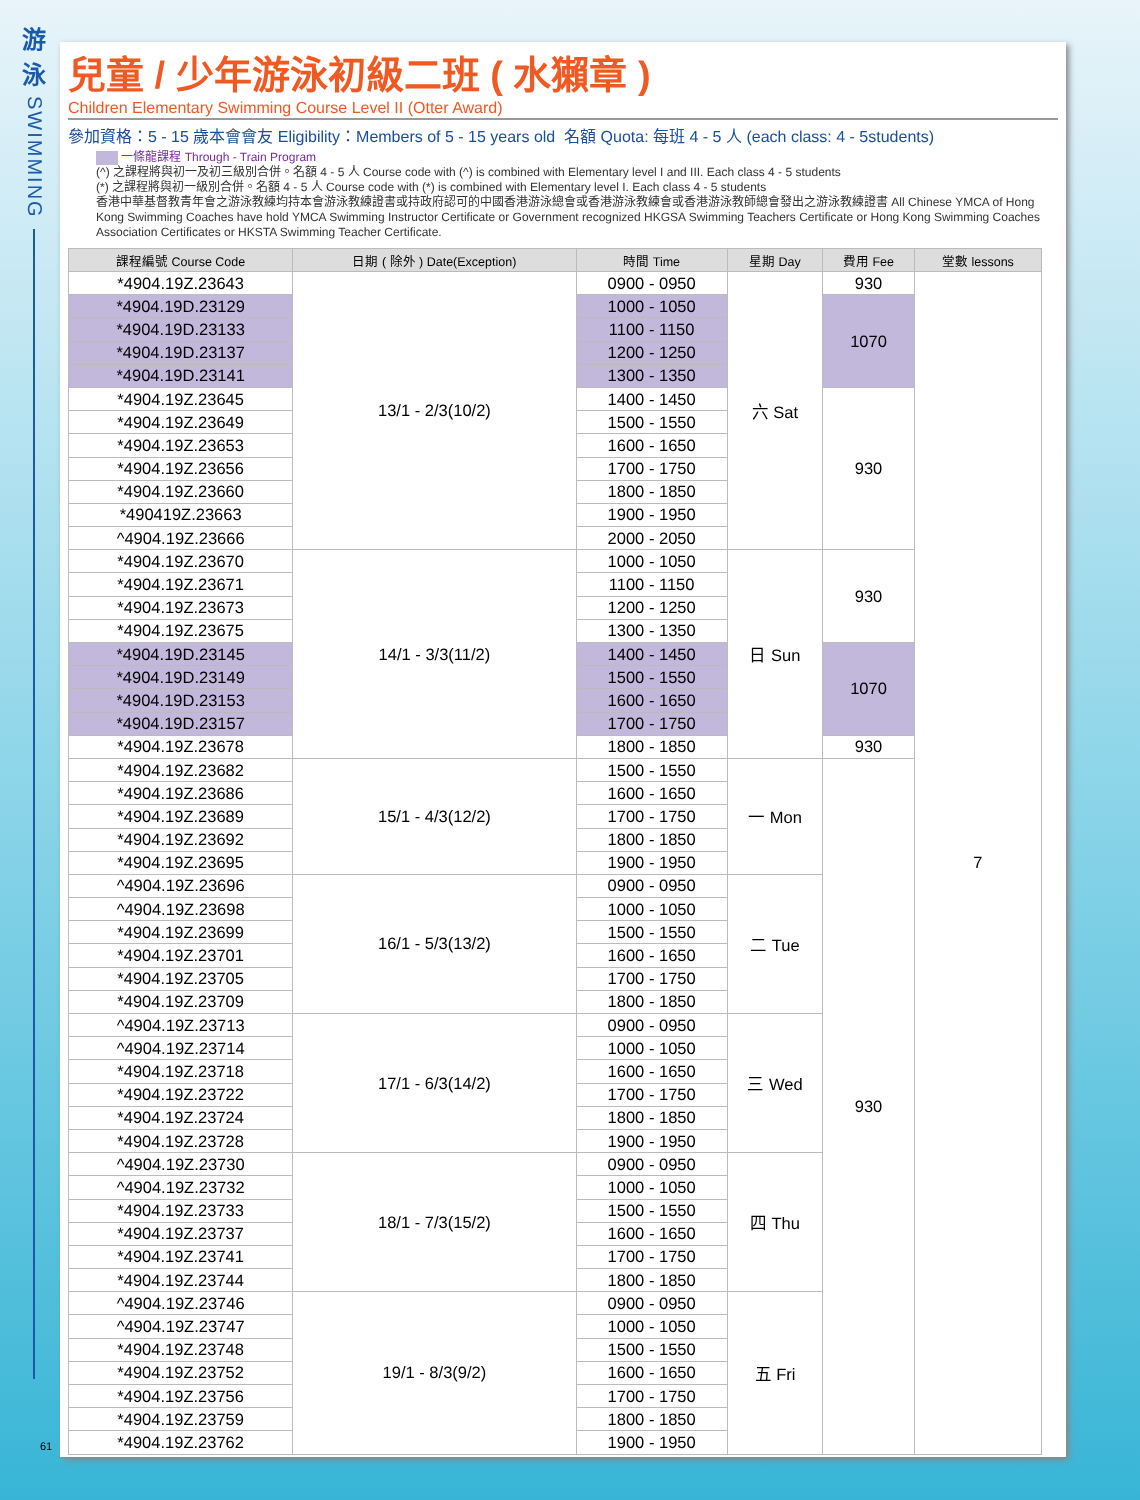游
泳
SWIMMING
兒童 / 少年游泳初級二班 ( 水獺章 )
Children Elementary Swimming Course Level II (Otter Award)
參加資格：5 - 15 歲本會會友 Eligibility：Members of 5 - 15 years old 名額 Quota: 每班 4 - 5 人 (each class: 4 - 5students)
一條龍課程 Through - Train Program
(^) 之課程將與初一及初三級別合併。名額 4 - 5 人 Course code with (^) is combined with Elementary level I and III. Each class 4 - 5 students
(*) 之課程將與初一級別合併。名額 4 - 5 人 Course code with (*) is combined with Elementary level I. Each class 4 - 5 students
香港中華基督教青年會之游泳教練均持本會游泳教練證書或持政府認可的中國香港游泳總會或香港游泳教練會或香港游泳教師總會發出之游泳教練證書 All Chinese YMCA of Hong Kong Swimming Coaches have hold YMCA Swimming Instructor Certificate or Government recognized HKGSA Swimming Teachers Certificate or Hong Kong Swimming Coaches Association Certificates or HKSTA Swimming Teacher Certificate.
| 課程編號 Course Code | 日期 ( 除外 ) Date(Exception) | 時間 Time | 星期 Day | 費用 Fee | 堂數 lessons |
| --- | --- | --- | --- | --- | --- |
| *4904.19Z.23643 | 13/1 - 2/3(10/2) | 0900 - 0950 | 六 Sat | 930 | 7 |
| *4904.19D.23129 | | 1000 - 1050 | | 1070 | |
| *4904.19D.23133 | | 1100 - 1150 | | | |
| *4904.19D.23137 | | 1200 - 1250 | | | |
| *4904.19D.23141 | | 1300 - 1350 | | | |
| *4904.19Z.23645 | | 1400 - 1450 | | 930 | |
| *4904.19Z.23649 | | 1500 - 1550 | | | |
| *4904.19Z.23653 | | 1600 - 1650 | | | |
| *4904.19Z.23656 | | 1700 - 1750 | | | |
| *4904.19Z.23660 | | 1800 - 1850 | | | |
| *490419Z.23663 | | 1900 - 1950 | | | |
| ^4904.19Z.23666 | | 2000 - 2050 | | | |
| *4904.19Z.23670 | 14/1 - 3/3(11/2) | 1000 - 1050 | 日 Sun | 930 | |
| *4904.19Z.23671 | | 1100 - 1150 | | | |
| *4904.19Z.23673 | | 1200 - 1250 | | | |
| *4904.19Z.23675 | | 1300 - 1350 | | | |
| *4904.19D.23145 | | 1400 - 1450 | | 1070 | |
| *4904.19D.23149 | | 1500 - 1550 | | | |
| *4904.19D.23153 | | 1600 - 1650 | | | |
| *4904.19D.23157 | | 1700 - 1750 | | | |
| *4904.19Z.23678 | | 1800 - 1850 | | 930 | |
| *4904.19Z.23682 | 15/1 - 4/3(12/2) | 1500 - 1550 | 一 Mon | 930 | |
| *4904.19Z.23686 | | 1600 - 1650 | | | |
| *4904.19Z.23689 | | 1700 - 1750 | | | |
| *4904.19Z.23692 | | 1800 - 1850 | | | |
| *4904.19Z.23695 | | 1900 - 1950 | | | |
| ^4904.19Z.23696 | 16/1 - 5/3(13/2) | 0900 - 0950 | 二 Tue | | |
| ^4904.19Z.23698 | | 1000 - 1050 | | | |
| *4904.19Z.23699 | | 1500 - 1550 | | | |
| *4904.19Z.23701 | | 1600 - 1650 | | | |
| *4904.19Z.23705 | | 1700 - 1750 | | | |
| *4904.19Z.23709 | | 1800 - 1850 | | | |
| ^4904.19Z.23713 | 17/1 - 6/3(14/2) | 0900 - 0950 | 三 Wed | | |
| ^4904.19Z.23714 | | 1000 - 1050 | | | |
| *4904.19Z.23718 | | 1600 - 1650 | | | |
| *4904.19Z.23722 | | 1700 - 1750 | | | |
| *4904.19Z.23724 | | 1800 - 1850 | | | |
| *4904.19Z.23728 | | 1900 - 1950 | | | |
| ^4904.19Z.23730 | 18/1 - 7/3(15/2) | 0900 - 0950 | 四 Thu | | |
| ^4904.19Z.23732 | | 1000 - 1050 | | | |
| *4904.19Z.23733 | | 1500 - 1550 | | | |
| *4904.19Z.23737 | | 1600 - 1650 | | | |
| *4904.19Z.23741 | | 1700 - 1750 | | | |
| *4904.19Z.23744 | | 1800 - 1850 | | | |
| ^4904.19Z.23746 | 19/1 - 8/3(9/2) | 0900 - 0950 | 五 Fri | | |
| ^4904.19Z.23747 | | 1000 - 1050 | | | |
| *4904.19Z.23748 | | 1500 - 1550 | | | |
| *4904.19Z.23752 | | 1600 - 1650 | | | |
| *4904.19Z.23756 | | 1700 - 1750 | | | |
| *4904.19Z.23759 | | 1800 - 1850 | | | |
| *4904.19Z.23762 | | 1900 - 1950 | | | |
61